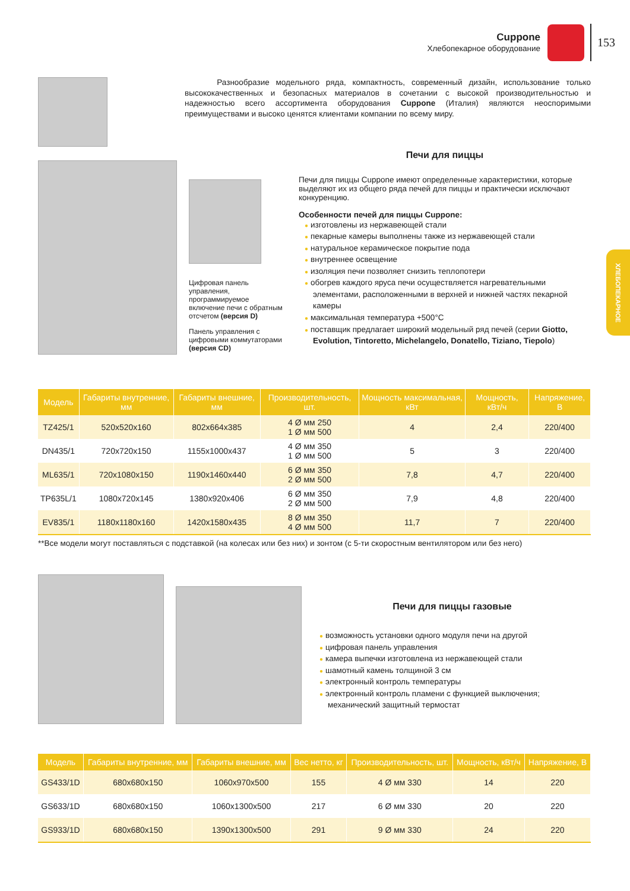Cuppone
Хлебопекарное оборудование
153
ХЛЕБОПЕКАРНОЕ
Разнообразие модельного ряда, компактность, современный дизайн, использование только высококачественных и безопасных материалов в сочетании с высокой производительностью и надежностью всего ассортимента оборудования Cuppone (Италия) являются неоспоримыми преимуществами и высоко ценятся клиентами компании по всему миру.
Цифровая панель управления, программируемое включение печи с обратным отсчетом (версия D)
Панель управления с цифровыми коммутаторами (версия CD)
Печи для пиццы
Печи для пиццы Cuppone имеют определенные характеристики, которые выделяют их из общего ряда печей для пиццы и практически исключают конкуренцию.
Особенности печей для пиццы Cuppone:
изготовлены из нержавеющей стали
пекарные камеры выполнены также из нержавеющей стали
натуральное керамическое покрытие пода
внутреннее освещение
изоляция печи позволяет снизить теплопотери
обогрев каждого яруса печи осуществляется нагревательными элементами, расположенными в верхней и нижней частях пекарной камеры
максимальная температура +500°С
поставщик предлагает широкий модельный ряд печей (серии Giotto, Evolution, Tintoretto, Michelangelo, Donatello, Tiziano, Tiepolo)
| Модель | Габариты внутренние, мм | Габариты внешние, мм | Производительность, шт. | Мощность максимальная, кВт | Мощность, кВт/ч | Напряжение, В |
| --- | --- | --- | --- | --- | --- | --- |
| TZ425/1 | 520x520x160 | 802x664x385 | 4 Ø мм 250 1 Ø мм 500 | 4 | 2,4 | 220/400 |
| DN435/1 | 720x720x150 | 1155x1000x437 | 4 Ø мм 350 1 Ø мм 500 | 5 | 3 | 220/400 |
| ML635/1 | 720x1080x150 | 1190x1460x440 | 6 Ø мм 350 2 Ø мм 500 | 7,8 | 4,7 | 220/400 |
| TP635L/1 | 1080x720x145 | 1380x920x406 | 6 Ø мм 350 2 Ø мм 500 | 7,9 | 4,8 | 220/400 |
| EV835/1 | 1180x1180x160 | 1420x1580x435 | 8 Ø мм 350 4 Ø мм 500 | 11,7 | 7 | 220/400 |
**Все модели могут поставляться с подставкой (на колесах или без них) и зонтом (с 5-ти скоростным вентилятором или без него)
Печи для пиццы газовые
возможность установки одного модуля печи на другой
цифровая панель управления
камера выпечки изготовлена из нержавеющей стали
шамотный камень толщиной 3 см
электронный контроль температуры
электронный контроль пламени с функцией выключения; механический защитный термостат
| Модель | Габариты внутренние, мм | Габариты внешние, мм | Вес нетто, кг | Производительность, шт. | Мощность, кВт/ч | Напряжение, В |
| --- | --- | --- | --- | --- | --- | --- |
| GS433/1D | 680x680x150 | 1060x970x500 | 155 | 4 Ø мм 330 | 14 | 220 |
| GS633/1D | 680x680x150 | 1060x1300x500 | 217 | 6 Ø мм 330 | 20 | 220 |
| GS933/1D | 680x680x150 | 1390x1300x500 | 291 | 9 Ø мм 330 | 24 | 220 |